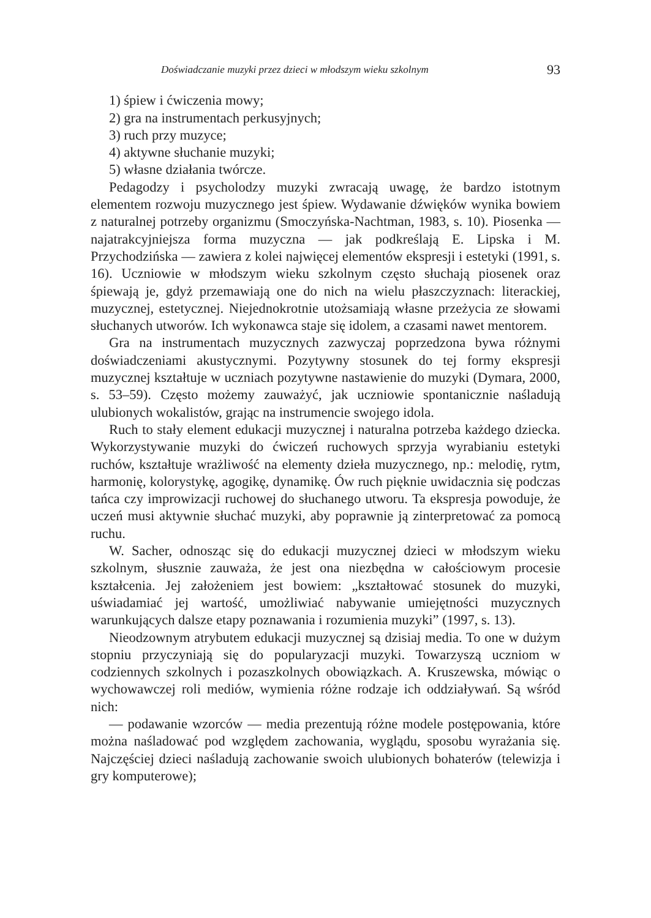Doświadczanie muzyki przez dzieci w młodszym wieku szkolnym 93
1) śpiew i ćwiczenia mowy;
2) gra na instrumentach perkusyjnych;
3) ruch przy muzyce;
4) aktywne słuchanie muzyki;
5) własne działania twórcze.
Pedagodzy i psycholodzy muzyki zwracają uwagę, że bardzo istotnym elementem rozwoju muzycznego jest śpiew. Wydawanie dźwięków wynika bowiem z naturalnej potrzeby organizmu (Smoczyńska-Nachtman, 1983, s. 10). Piosenka — najatrakcyjniejsza forma muzyczna — jak podkreślają E. Lipska i M. Przychodzińska — zawiera z kolei najwięcej elementów ekspresji i estetyki (1991, s. 16). Uczniowie w młodszym wieku szkolnym często słuchają piosenek oraz śpiewają je, gdyż przemawiają one do nich na wielu płaszczyznach: literackiej, muzycznej, estetycznej. Niejednokrotnie utożsamiają własne przeżycia ze słowami słuchanych utworów. Ich wykonawca staje się idolem, a czasami nawet mentorem.
Gra na instrumentach muzycznych zazwyczaj poprzedzona bywa różnymi doświadczeniami akustycznymi. Pozytywny stosunek do tej formy ekspresji muzycznej kształtuje w uczniach pozytywne nastawienie do muzyki (Dymara, 2000, s. 53–59). Często możemy zauważyć, jak uczniowie spontanicznie naśladują ulubionych wokalistów, grając na instrumencie swojego idola.
Ruch to stały element edukacji muzycznej i naturalna potrzeba każdego dziecka. Wykorzystywanie muzyki do ćwiczeń ruchowych sprzyja wyrabianiu estetyki ruchów, kształtuje wrażliwość na elementy dzieła muzycznego, np.: melodię, rytm, harmonię, kolorystykę, agogikę, dynamikę. Ów ruch pięknie uwidacznia się podczas tańca czy improwizacji ruchowej do słuchanego utworu. Ta ekspresja powoduje, że uczeń musi aktywnie słuchać muzyki, aby poprawnie ją zinterpretować za pomocą ruchu.
W. Sacher, odnosząc się do edukacji muzycznej dzieci w młodszym wieku szkolnym, słusznie zauważa, że jest ona niezbędna w całościowym procesie kształcenia. Jej założeniem jest bowiem: „kształtować stosunek do muzyki, uświadamiać jej wartość, umożliwiać nabywanie umiejętności muzycznych warunkujących dalsze etapy poznawania i rozumienia muzyki” (1997, s. 13).
Nieodzownym atrybutem edukacji muzycznej są dzisiaj media. To one w dużym stopniu przyczyniają się do popularyzacji muzyki. Towarzyszą uczniom w codziennych szkolnych i pozaszkolnych obowiązkach. A. Kruszewska, mówiąc o wychowawczej roli mediów, wymienia różne rodzaje ich oddziaływań. Są wśród nich:
— podawanie wzorców — media prezentują różne modele postępowania, które można naśladować pod względem zachowania, wyglądu, sposobu wyrażania się. Najczęściej dzieci naśladują zachowanie swoich ulubionych bohaterów (telewizja i gry komputerowe);